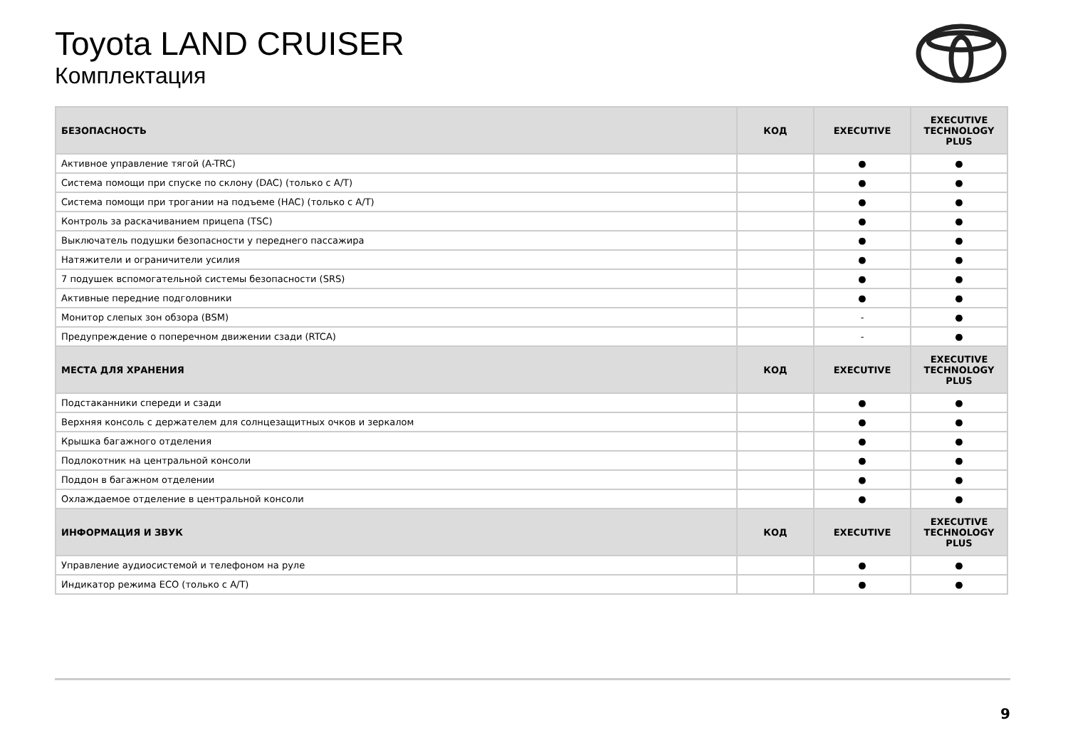Toyota LAND CRUISER
Комплектация
| БЕЗОПАСНОСТЬ | КОД | EXECUTIVE | EXECUTIVE TECHNOLOGY PLUS |
| --- | --- | --- | --- |
| Активное управление тягой (A-TRC) | | ● | ● |
| Система помощи при спуске по склону (DAC) (только с A/T) | | ● | ● |
| Система помощи при трогании на подъеме (HAC) (только с A/T) | | ● | ● |
| Контроль за раскачиванием прицепа (TSC) | | ● | ● |
| Выключатель подушки безопасности у переднего пассажира | | ● | ● |
| Натяжители и ограничители усилия | | ● | ● |
| 7 подушек вспомогательной системы безопасности (SRS) | | ● | ● |
| Активные передние подголовники | | ● | ● |
| Монитор слепых зон обзора (BSM) | | - | ● |
| Предупреждение о поперечном движении сзади (RTCA) | | - | ● |
| МЕСТА ДЛЯ ХРАНЕНИЯ | КОД | EXECUTIVE | EXECUTIVE TECHNOLOGY PLUS |
| Подстаканники спереди и сзади | | ● | ● |
| Верхняя консоль с держателем для солнцезащитных очков и зеркалом | | ● | ● |
| Крышка багажного отделения | | ● | ● |
| Подлокотник на центральной консоли | | ● | ● |
| Поддон в багажном отделении | | ● | ● |
| Охлаждаемое отделение в центральной консоли | | ● | ● |
| ИНФОРМАЦИЯ И ЗВУК | КОД | EXECUTIVE | EXECUTIVE TECHNOLOGY PLUS |
| Управление аудиосистемой и телефоном на руле | | ● | ● |
| Индикатор режима ECO (только с A/T) | | ● | ● |
9